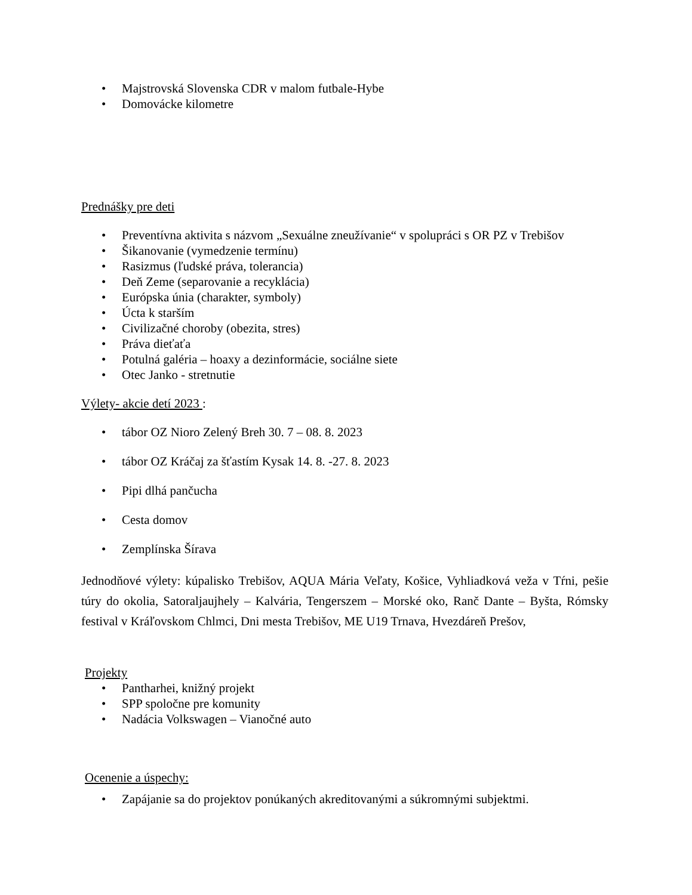• Majstrovská Slovenska CDR v malom futbale-Hybe
• Domovácke kilometre
Prednášky pre deti
• Preventívna aktivita s názvom „Sexuálne zneužívanie“ v spolupráci s OR PZ v Trebišov
• Šikanovanie (vymedzenie termínu)
• Rasizmus (ľudské práva, tolerancia)
• Deň Zeme (separovanie a recyklácia)
• Európska únia (charakter, symboly)
• Úcta k starším
• Civilizačné choroby (obezita, stres)
• Práva dieťaťa
• Potulná galéria – hoaxy a dezinformácie, sociálne siete
• Otec Janko - stretnutie
Výlety- akcie detí 2023 :
• tábor OZ Nioro Zelený Breh 30. 7 – 08. 8. 2023
• tábor OZ Kráčaj za šťastím Kysak 14. 8. -27. 8. 2023
• Pipi dlhá pančucha
• Cesta domov
• Zemplínska Šírava
Jednodňové výlety: kúpalisko Trebišov, AQUA Mária Veľaty, Košice, Vyhliadková veža v Tŕni, pešie túry do okolia, Satoraljaujhely – Kalvária, Tengerszem – Morské oko, Ranč Dante – Byšta, Rómsky festival v Kráľovskom Chlmci, Dni mesta Trebišov, ME U19 Trnava, Hvezdáreň Prešov,
Projekty
• Pantharhei, knižný projekt
• SPP spoločne pre komunity
• Nadácia Volkswagen – Vianočné auto
Ocenenie a úspechy:
• Zapájanie sa do projektov ponúkaných akreditovanými a súkromnými subjektmi.